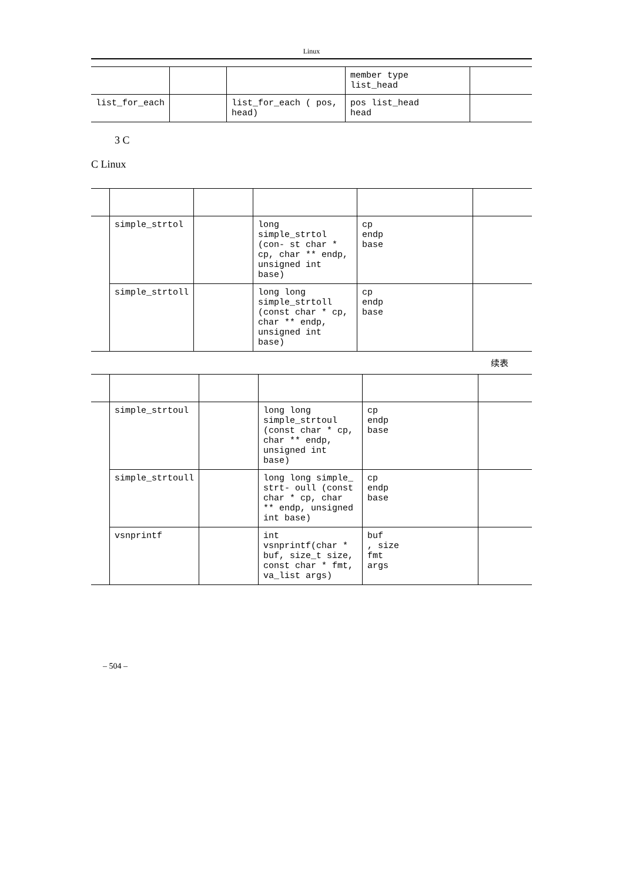Linux
| | | | member type list_head | |
| list_for_each | | list_for_each ( pos, head) | pos list_head head | |
3 C
C Linux
| | simple_strtol | | long simple_strtol (con- st char * cp, char ** endp, unsigned int base) | cp endp base | |
| | simple_strtoll | | long long simple_strtoll (const char * cp, char ** endp, unsigned int base) | cp endp base | |
续表
| | simple_strtoul | | long long simple_strtoul (const char * cp, char ** endp, unsigned int base) | cp endp base | |
| | simple_strtoull | | long long simple_ strt- oull (const char * cp, char ** endp, unsigned int base) | cp endp base | |
| | vsnprintf | | int vsnprintf(char * buf, size_t size, const char * fmt, va_list args) | buf , size fmt args | |
– 504 –